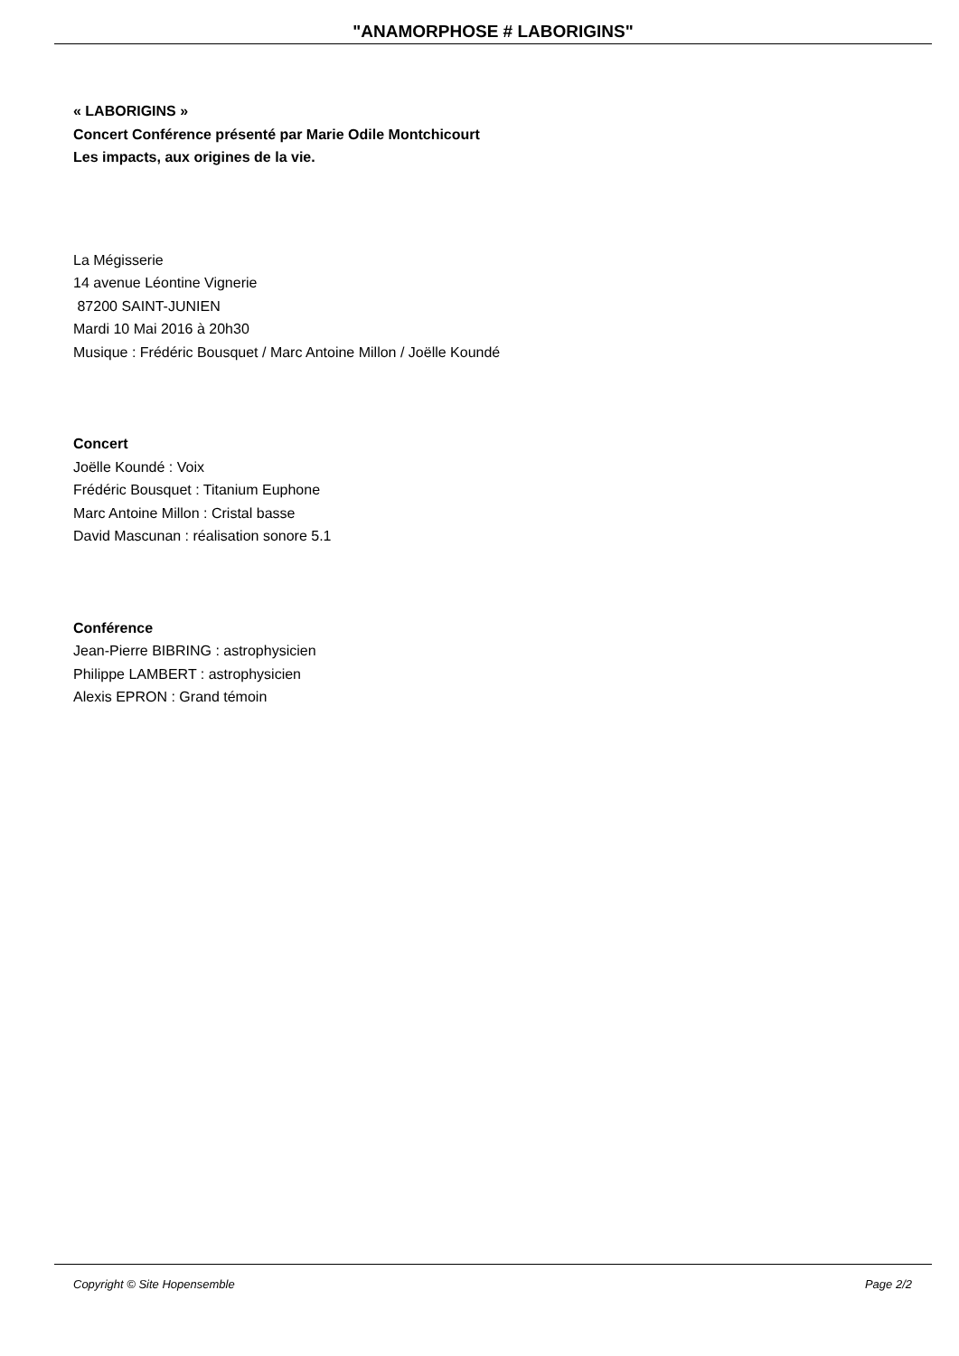"ANAMORPHOSE # LABORIGINS"
« LABORIGINS »
Concert Conférence présenté par Marie Odile Montchicourt
Les impacts, aux origines de la vie.
La Mégisserie
14 avenue Léontine Vignerie
87200 SAINT-JUNIEN
Mardi 10 Mai 2016 à 20h30
Musique : Frédéric Bousquet / Marc Antoine Millon / Joëlle Koundé
Concert
Joëlle Koundé : Voix
Frédéric Bousquet : Titanium Euphone
Marc Antoine Millon : Cristal basse
David Mascunan : réalisation sonore 5.1
Conférence
Jean-Pierre BIBRING : astrophysicien
Philippe LAMBERT : astrophysicien
Alexis EPRON : Grand témoin
Copyright © Site Hopensemble Page 2/2